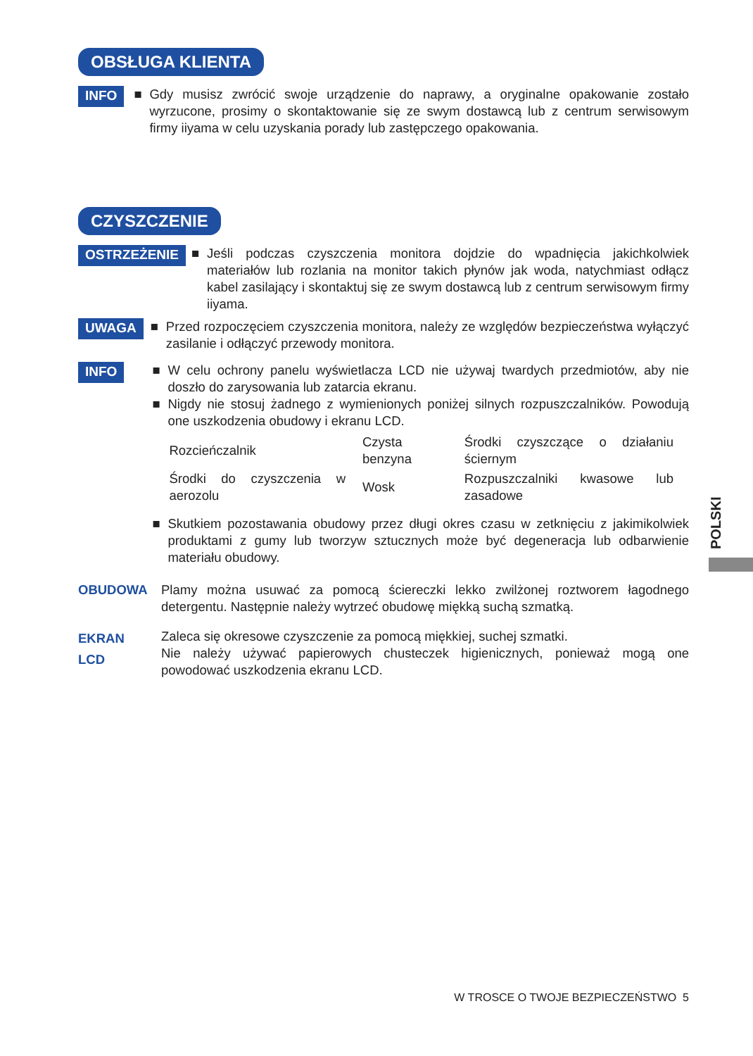OBSŁUGA KLIENTA
INFO
■ Gdy musisz zwrócić swoje urządzenie do naprawy, a oryginalne opakowanie zostało wyrzucone, prosimy o skontaktowanie się ze swym dostawcą lub z centrum serwisowym firmy iiyama w celu uzyskania porady lub zastępczego opakowania.
CZYSZCZENIE
OSTRZEŻENIE
■ Jeśli podczas czyszczenia monitora dojdzie do wpadnięcia jakichkolwiek materiałów lub rozlania na monitor takich płynów jak woda, natychmiast odłącz kabel zasilający i skontaktuj się ze swym dostawcą lub z centrum serwisowym firmy iiyama.
UWAGA
■ Przed rozpoczęciem czyszczenia monitora, należy ze względów bezpieczeństwa wyłączyć zasilanie i odłączyć przewody monitora.
INFO
■ W celu ochrony panelu wyświetlacza LCD nie używaj twardych przedmiotów, aby nie doszło do zarysowania lub zatarcia ekranu.
■ Nigdy nie stosuj żadnego z wymienionych poniżej silnych rozpuszczalników. Powodują one uszkodzenia obudowy i ekranu LCD.
| Rozcieńczalnik | Czysta benzyna | Środki czyszczące o działaniu ściernym |
| Środki do czyszczenia w aerozolu | Wosk | Rozpuszczalniki kwasowe lub zasadowe |
■ Skutkiem pozostawania obudowy przez długi okres czasu w zetknięciu z jakimikolwiek produktami z gumy lub tworzyw sztucznych może być degeneracja lub odbarwienie materiału obudowy.
OBUDOWA Plamy można usuwać za pomocą ściereczki lekko zwilżonej roztworem łagodnego detergentu. Następnie należy wytrzeć obudowę miękką suchą szmatką.
EKRAN
LCD
Zaleca się okresowe czyszczenie za pomocą miękkiej, suchej szmatki.
Nie należy używać papierowych chusteczek higienicznych, ponieważ mogą one powodować uszkodzenia ekranu LCD.
POLSKI
W TROSCE O TWOJE BEZPIECZEŃSTWO 5